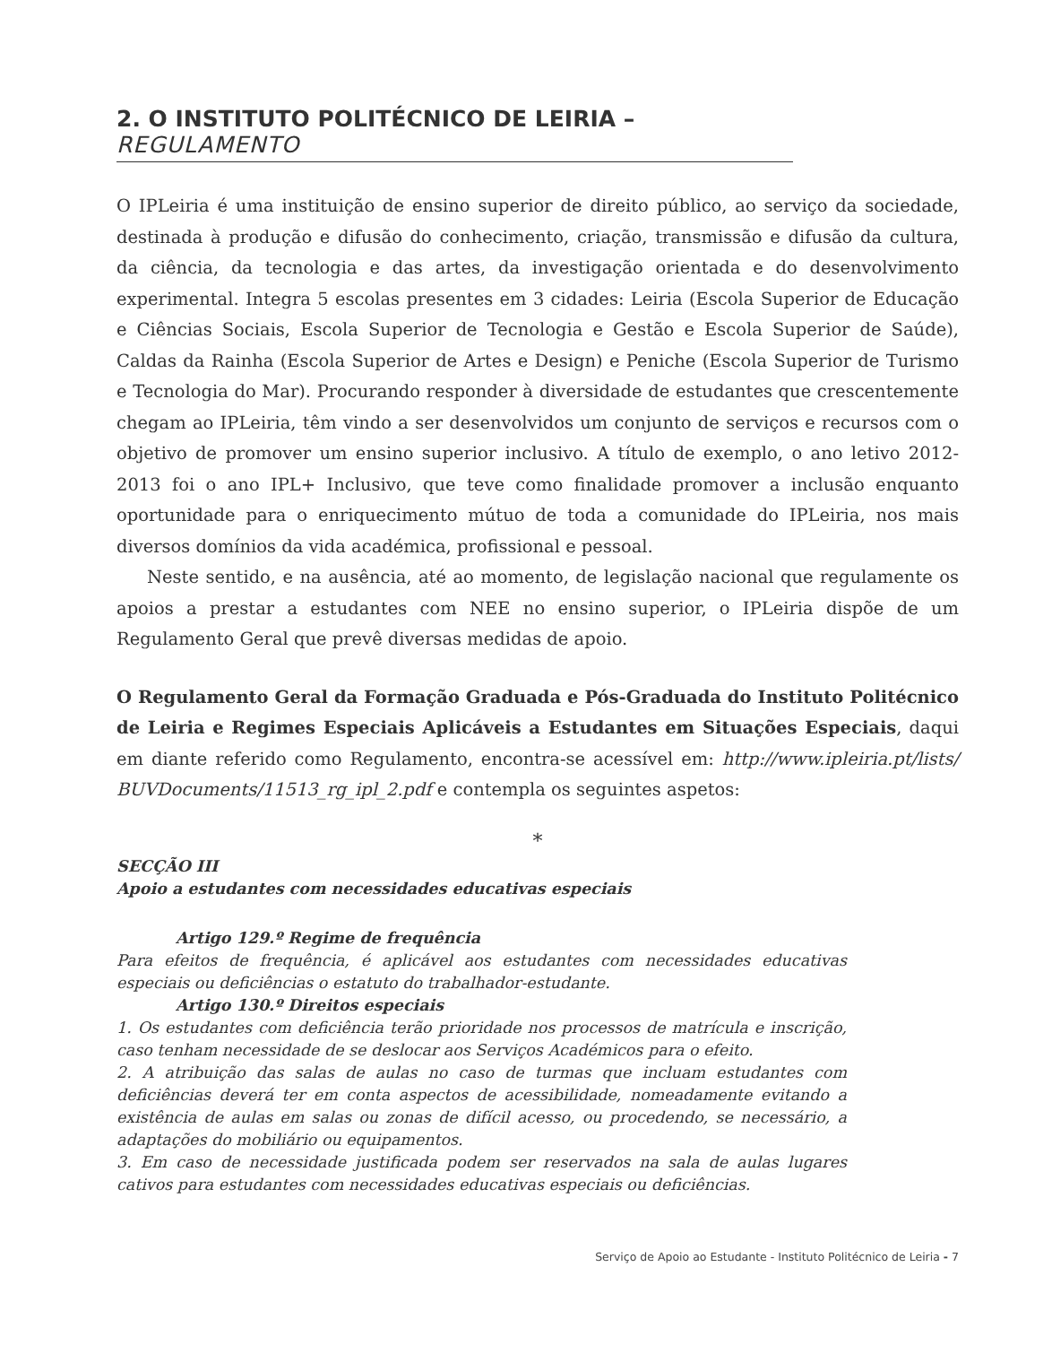2. O INSTITUTO POLITÉCNICO DE LEIRIA – REGULAMENTO
O IPLeiria é uma instituição de ensino superior de direito público, ao serviço da sociedade, destinada à produção e difusão do conhecimento, criação, transmissão e difusão da cultura, da ciência, da tecnologia e das artes, da investigação orientada e do desenvolvimento experimental. Integra 5 escolas presentes em 3 cidades: Leiria (Escola Superior de Educação e Ciências Sociais, Escola Superior de Tecnologia e Gestão e Escola Superior de Saúde), Caldas da Rainha (Escola Superior de Artes e Design) e Peniche (Escola Superior de Turismo e Tecnologia do Mar). Procurando responder à diversidade de estudantes que crescentemente chegam ao IPLeiria, têm vindo a ser desenvolvidos um conjunto de serviços e recursos com o objetivo de promover um ensino superior inclusivo. A título de exemplo, o ano letivo 2012-2013 foi o ano IPL+ Inclusivo, que teve como finalidade promover a inclusão enquanto oportunidade para o enriquecimento mútuo de toda a comunidade do IPLeiria, nos mais diversos domínios da vida académica, profissional e pessoal.
Neste sentido, e na ausência, até ao momento, de legislação nacional que regulamente os apoios a prestar a estudantes com NEE no ensino superior, o IPLeiria dispõe de um Regulamento Geral que prevê diversas medidas de apoio.
O Regulamento Geral da Formação Graduada e Pós-Graduada do Instituto Politécnico de Leiria e Regimes Especiais Aplicáveis a Estudantes em Situações Especiais, daqui em diante referido como Regulamento, encontra-se acessível em: http://www.ipleiria.pt/lists/ BUVDocuments/11513_rg_ipl_2.pdf e contempla os seguintes aspetos:
*
SECÇÃO III
Apoio a estudantes com necessidades educativas especiais
Artigo 129.º Regime de frequência
Para efeitos de frequência, é aplicável aos estudantes com necessidades educativas especiais ou deficiências o estatuto do trabalhador-estudante.
Artigo 130.º Direitos especiais
1. Os estudantes com deficiência terão prioridade nos processos de matrícula e inscrição, caso tenham necessidade de se deslocar aos Serviços Académicos para o efeito.
2. A atribuição das salas de aulas no caso de turmas que incluam estudantes com deficiências deverá ter em conta aspectos de acessibilidade, nomeadamente evitando a existência de aulas em salas ou zonas de difícil acesso, ou procedendo, se necessário, a adaptações do mobiliário ou equipamentos.
3. Em caso de necessidade justificada podem ser reservados na sala de aulas lugares cativos para estudantes com necessidades educativas especiais ou deficiências.
Serviço de Apoio ao Estudante - Instituto Politécnico de Leiria - 7